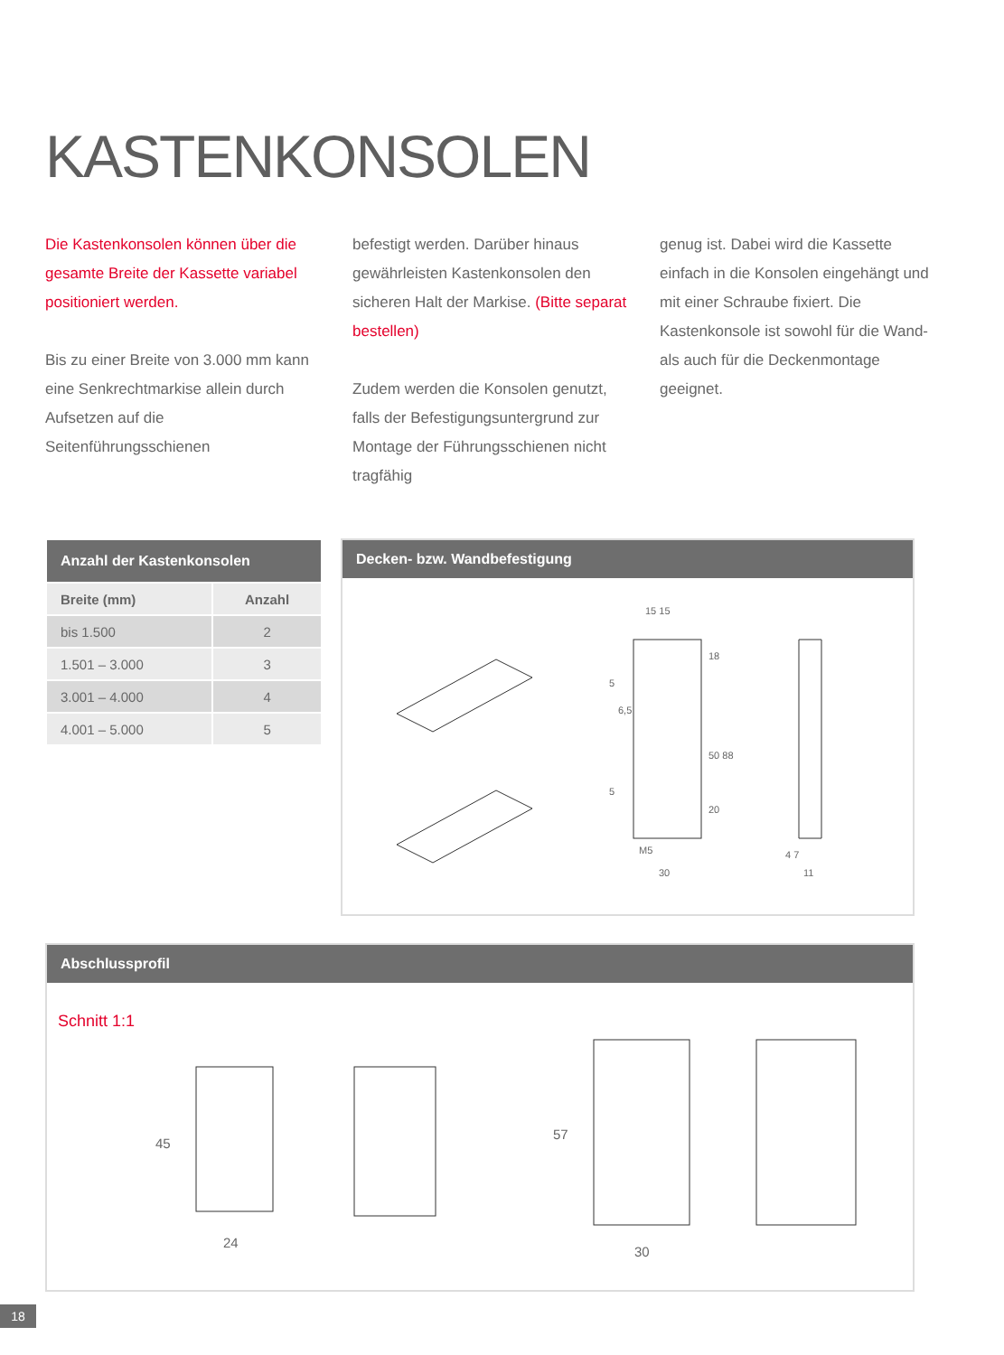KASTENKONSOLEN
Die Kastenkonsolen können über die gesamte Breite der Kassette variabel positioniert werden.
Bis zu einer Breite von 3.000 mm kann eine Senkrechtmarkise allein durch Aufsetzen auf die Seitenführungsschienen
befestigt werden. Darüber hinaus gewährleisten Kastenkonsolen den sicheren Halt der Markise. (Bitte separat bestellen)
Zudem werden die Konsolen genutzt, falls der Befestigungsuntergrund zur Montage der Führungsschienen nicht tragfähig
genug ist. Dabei wird die Kassette einfach in die Konsolen eingehängt und mit einer Schraube fixiert. Die Kastenkonsole ist sowohl für die Wand- als auch für die Deckenmontage geeignet.
| Anzahl der Kastenkonsolen | |
| --- | --- |
| Breite (mm) | Anzahl |
| bis 1.500 | 2 |
| 1.501 – 3.000 | 3 |
| 3.001 – 4.000 | 4 |
| 4.001 – 5.000 | 5 |
Decken- bzw. Wandbefestigung
15 15
18
50 88
20
M5
30
6,5
4 7
11
5
5
Abschlussprofil
Schnitt 1:1
24
45
30
57
18